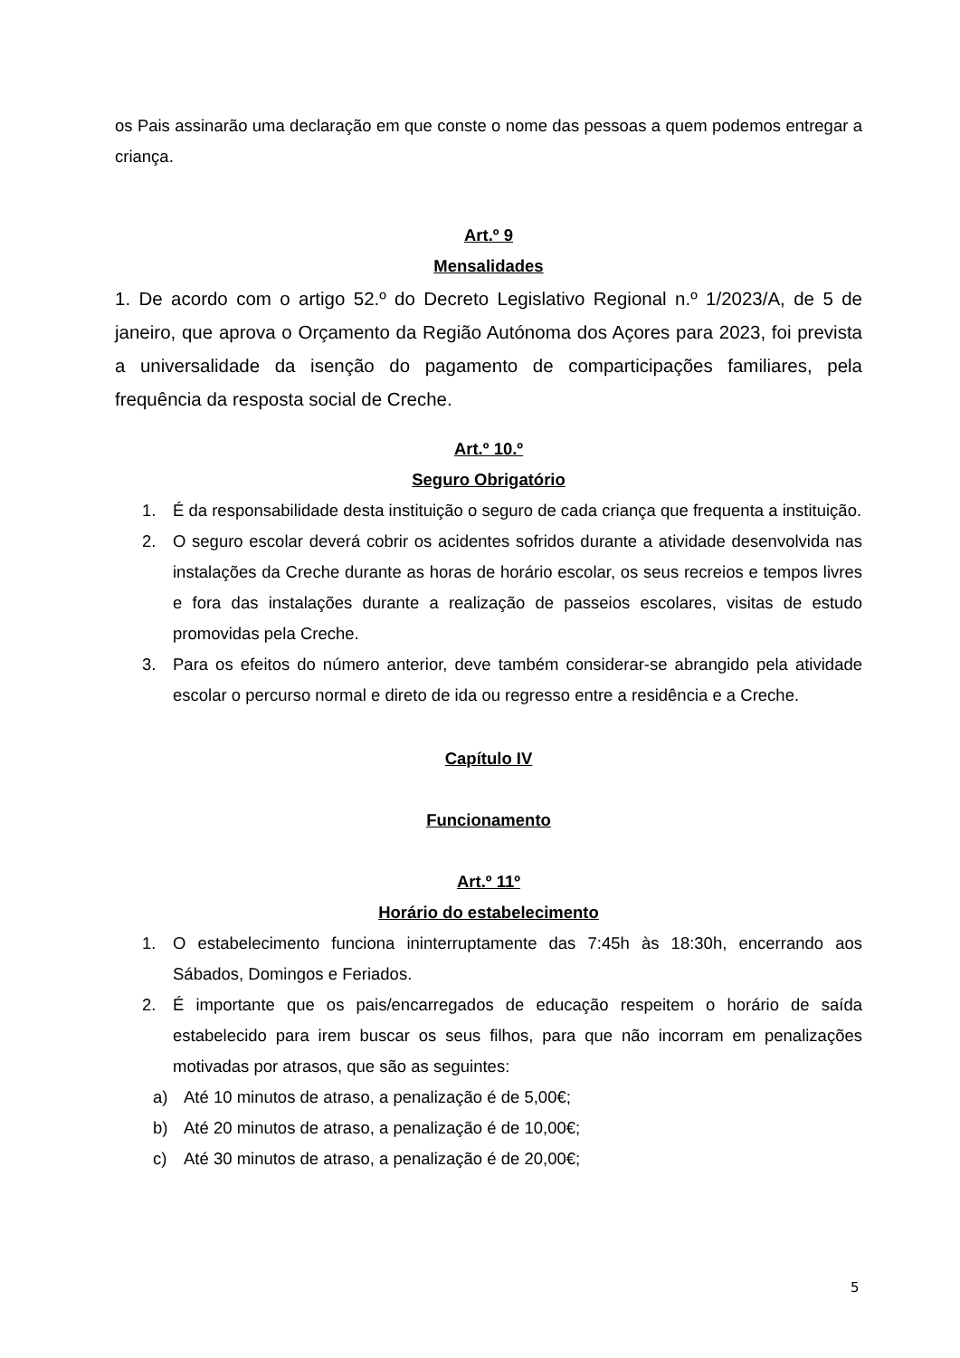os Pais assinarão uma declaração em que conste o nome das pessoas a quem podemos entregar a criança.
Art.º 9
Mensalidades
1. De acordo com o artigo 52.º do Decreto Legislativo Regional n.º 1/2023/A, de 5 de janeiro, que aprova o Orçamento da Região Autónoma dos Açores para 2023, foi prevista a universalidade da isenção do pagamento de comparticipações familiares, pela frequência da resposta social de Creche.
Art.º 10.º
Seguro Obrigatório
1. É da responsabilidade desta instituição o seguro de cada criança que frequenta a instituição.
2. O seguro escolar deverá cobrir os acidentes sofridos durante a atividade desenvolvida nas instalações da Creche durante as horas de horário escolar, os seus recreios e tempos livres e fora das instalações durante a realização de passeios escolares, visitas de estudo promovidas pela Creche.
3. Para os efeitos do número anterior, deve também considerar-se abrangido pela atividade escolar o percurso normal e direto de ida ou regresso entre a residência e a Creche.
Capítulo IV
Funcionamento
Art.º 11º
Horário do estabelecimento
1. O estabelecimento funciona ininterruptamente das 7:45h às 18:30h, encerrando aos Sábados, Domingos e Feriados.
2. É importante que os pais/encarregados de educação respeitem o horário de saída estabelecido para irem buscar os seus filhos, para que não incorram em penalizações motivadas por atrasos, que são as seguintes:
a) Até 10 minutos de atraso, a penalização é de 5,00€;
b) Até 20 minutos de atraso, a penalização é de 10,00€;
c) Até 30 minutos de atraso, a penalização é de 20,00€;
5